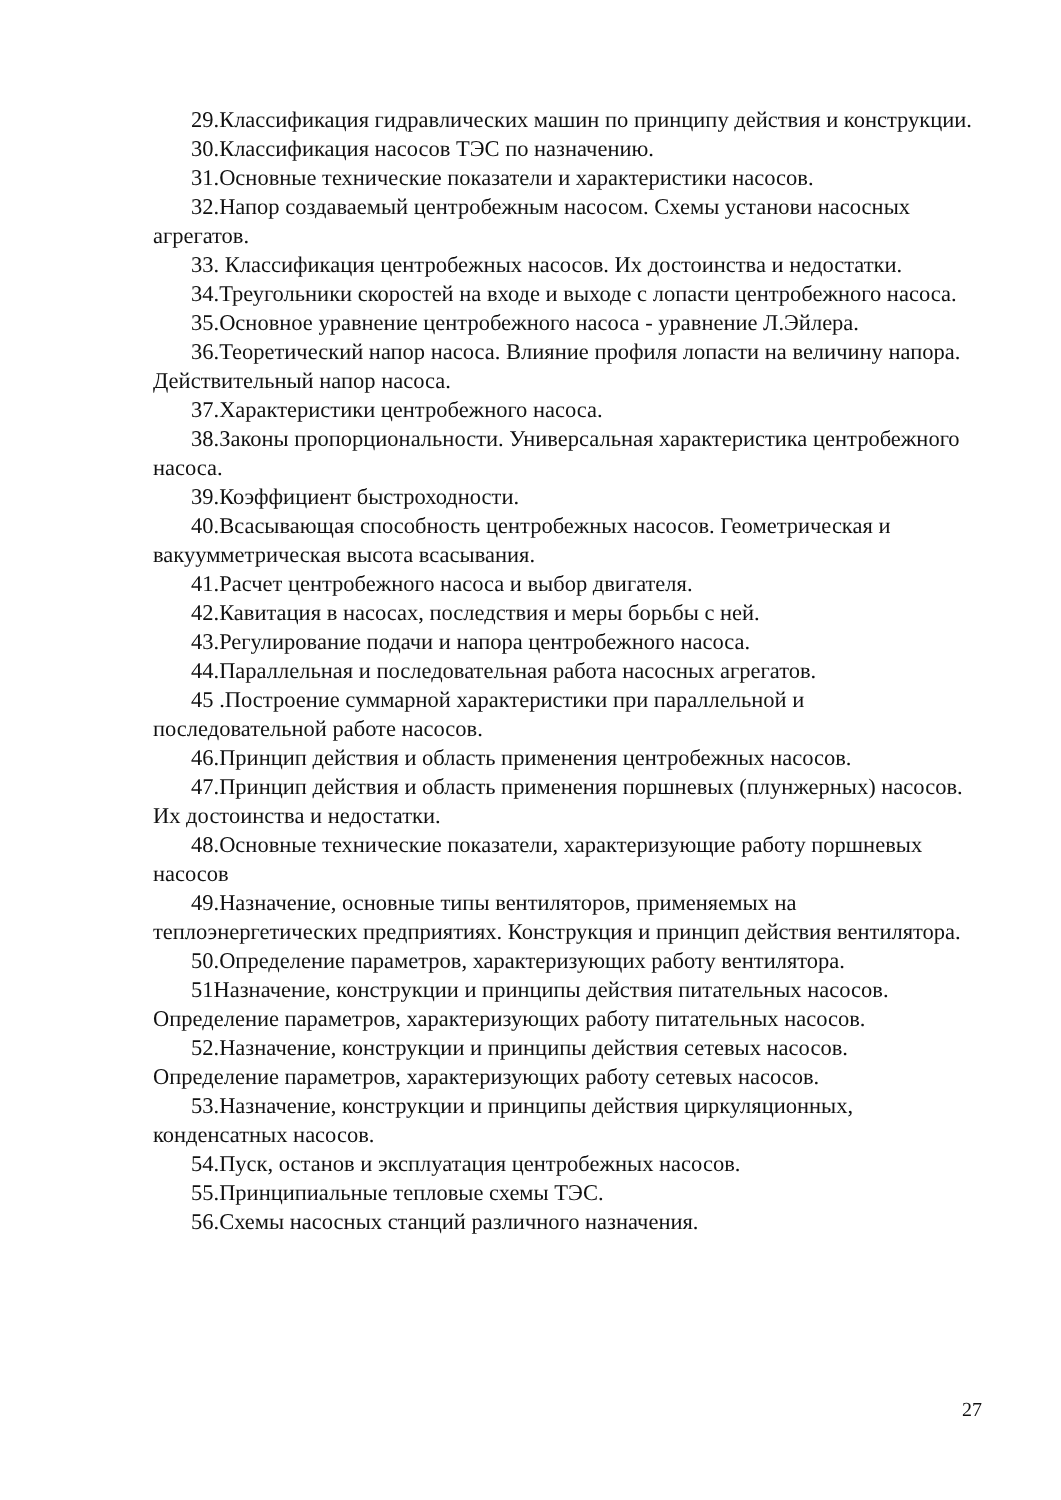29.Классификация гидравлических машин по принципу действия и конструкции.
30.Классификация насосов ТЭС по назначению.
31.Основные технические показатели и характеристики насосов.
32.Напор создаваемый центробежным насосом. Схемы установи насосных агрегатов.
33. Классификация центробежных насосов. Их достоинства и недостатки.
34.Треугольники скоростей на входе и выходе с лопасти центробежного насоса.
35.Основное уравнение центробежного насоса - уравнение Л.Эйлера.
36.Теоретический напор насоса. Влияние профиля лопасти на величину напора. Действительный напор насоса.
37.Характеристики центробежного насоса.
38.Законы пропорциональности. Универсальная характеристика центробежного насоса.
39.Коэффициент быстроходности.
40.Всасывающая способность центробежных насосов. Геометрическая и вакуумметрическая высота всасывания.
41.Расчет центробежного насоса и выбор двигателя.
42.Кавитация в насосах, последствия и меры борьбы с ней.
43.Регулирование подачи и напора центробежного насоса.
44.Параллельная и последовательная работа насосных агрегатов.
45 .Построение суммарной характеристики при параллельной и последовательной работе насосов.
46.Принцип действия и область применения центробежных насосов.
47.Принцип действия и область применения поршневых (плунжерных) насосов. Их достоинства и недостатки.
48.Основные технические показатели, характеризующие работу поршневых насосов
49.Назначение, основные типы вентиляторов, применяемых на теплоэнергетических предприятиях. Конструкция и принцип действия вентилятора.
50.Определение параметров, характеризующих работу вентилятора.
51Назначение, конструкции и принципы действия питательных насосов. Определение параметров, характеризующих работу питательных насосов.
52.Назначение, конструкции и принципы действия сетевых насосов. Определение параметров, характеризующих работу сетевых насосов.
53.Назначение, конструкции и принципы действия циркуляционных, конденсатных насосов.
54.Пуск, останов и эксплуатация центробежных насосов.
55.Принципиальные тепловые схемы ТЭС.
56.Схемы насосных станций различного назначения.
27